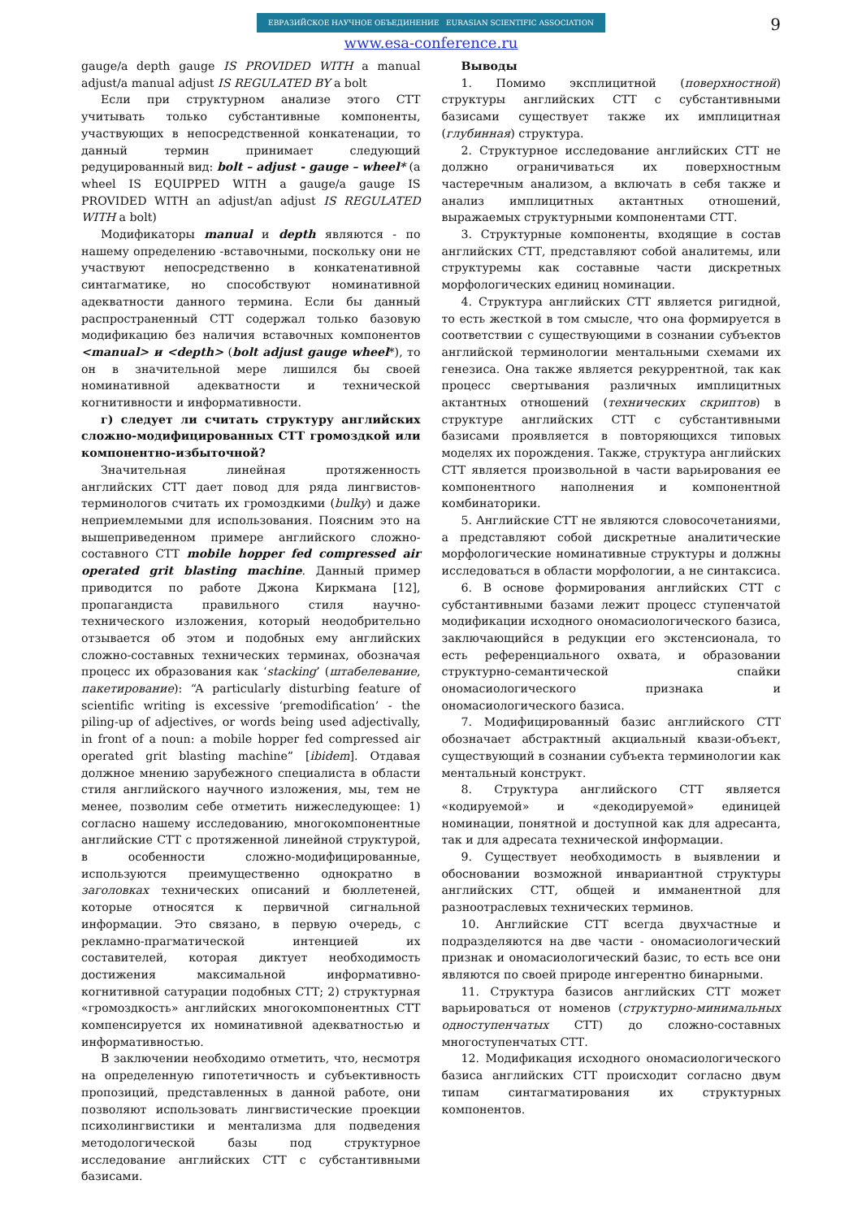9
ЕВРАЗИЙСКОЕ НАУЧНОЕ ОБЪЕДИНЕНИЕ EURASIAN SCIENTIFIC ASSOCIATION
www.esa-conference.ru
gauge/a depth gauge IS PROVIDED WITH a manual adjust/a manual adjust IS REGULATED BY a bolt
Если при структурном анализе этого СТТ учитывать только субстантивные компоненты, участвующих в непосредственной конкатенации, то данный термин принимает следующий редуцированный вид: bolt – adjust - gauge – wheel* (a wheel IS EQUIPPED WITH a gauge/a gauge IS PROVIDED WITH an adjust/an adjust IS REGULATED WITH a bolt)
Модификаторы manual и depth являются - по нашему определению -вставочными, поскольку они не участвуют непосредственно в конкатенативной синтагматике, но способствуют номинативной адекватности данного термина. Если бы данный распространенный СТТ содержал только базовую модификацию без наличия вставочных компонентов <manual> и <depth> (bolt adjust gauge wheel*), то он в значительной мере лишился бы своей номинативной адекватности и технической когнитивности и информативности.
г) следует ли считать структуру английских сложно-модифицированных СТТ громоздкой или компонентно-избыточной?
Значительная линейная протяженность английских СТТ дает повод для ряда лингвистов-терминологов считать их громоздкими (bulky) и даже неприемлемыми для использования. Поясним это на вышеприведенном примере английского сложно-составного СТТ mobile hopper fed compressed air operated grit blasting machine. Данный пример приводится по работе Джона Киркмана [12], пропагандиста правильного стиля научно-технического изложения, который неодобрительно отзывается об этом и подобных ему английских сложно-составных технических терминах, обозначая процесс их образования как ‘stacking’ (штабелевание, пакетирование): “A particularly disturbing feature of scientific writing is excessive ‘premodification’ - the piling-up of adjectives, or words being used adjectivally, in front of a noun: a mobile hopper fed compressed air operated grit blasting machine” [ibidem]. Отдавая должное мнению зарубежного специалиста в области стиля английского научного изложения, мы, тем не менее, позволим себе отметить нижеследующее: 1) согласно нашему исследованию, многокомпонентные английские СТТ с протяженной линейной структурой, в особенности сложно-модифицированные, используются преимущественно однократно в заголовках технических описаний и бюллетеней, которые относятся к первичной сигнальной информации. Это связано, в первую очередь, с рекламно-прагматической интенцией их составителей, которая диктует необходимость достижения максимальной информативно-когнитивной сатурации подобных СТТ; 2) структурная «громоздкость» английских многокомпонентных СТТ компенсируется их номинативной адекватностью и информативностью.
В заключении необходимо отметить, что, несмотря на определенную гипотетичность и субъективность пропозиций, представленных в данной работе, они позволяют использовать лингвистические проекции психолингвистики и ментализма для подведения методологической базы под структурное исследование английских СТТ с субстантивными базисами.
Выводы
1. Помимо эксплицитной (поверхностной) структуры английских СТТ с субстантивными базисами существует также их имплицитная (глубинная) структура.
2. Структурное исследование английских СТТ не должно ограничиваться их поверхностным частеречным анализом, а включать в себя также и анализ имплицитных актантных отношений, выражаемых структурными компонентами СТТ.
3. Структурные компоненты, входящие в состав английских СТТ, представляют собой аналитемы, или структуремы как составные части дискретных морфологических единиц номинации.
4. Структура английских СТТ является ригидной, то есть жесткой в том смысле, что она формируется в соответствии с существующими в сознании субъектов английской терминологии ментальными схемами их генезиса. Она также является рекуррентной, так как процесс свертывания различных имплицитных актантных отношений (технических скриптов) в структуре английских СТТ с субстантивными базисами проявляется в повторяющихся типовых моделях их порождения. Также, структура английских СТТ является произвольной в части варьирования ее компонентного наполнения и компонентной комбинаторики.
5. Английские СТТ не являются словосочетаниями, а представляют собой дискретные аналитические морфологические номинативные структуры и должны исследоваться в области морфологии, а не синтаксиса.
6. В основе формирования английских СТТ с субстантивными базами лежит процесс ступенчатой модификации исходного ономасиологического базиса, заключающийся в редукции его экстенсионала, то есть референциального охвата, и образовании структурно-семантической спайки ономасиологического признака и ономасиологического базиса.
7. Модифицированный базис английского СТТ обозначает абстрактный акциальный квази-объект, существующий в сознании субъекта терминологии как ментальный конструкт.
8. Структура английского СТТ является «кодируемой» и «декодируемой» единицей номинации, понятной и доступной как для адресанта, так и для адресата технической информации.
9. Существует необходимость в выявлении и обосновании возможной инвариантной структуры английских СТТ, общей и имманентной для разноотраслевых технических терминов.
10. Английские СТТ всегда двухчастные и подразделяются на две части - ономасиологический признак и ономасиологический базис, то есть все они являются по своей природе ингерентно бинарными.
11. Структура базисов английских СТТ может варьироваться от номенов (структурно-минимальных одноступенчатых СТТ) до сложно-составных многоступенчатых СТТ.
12. Модификация исходного ономасиологического базиса английских СТТ происходит согласно двум типам синтагматирования их структурных компонентов.